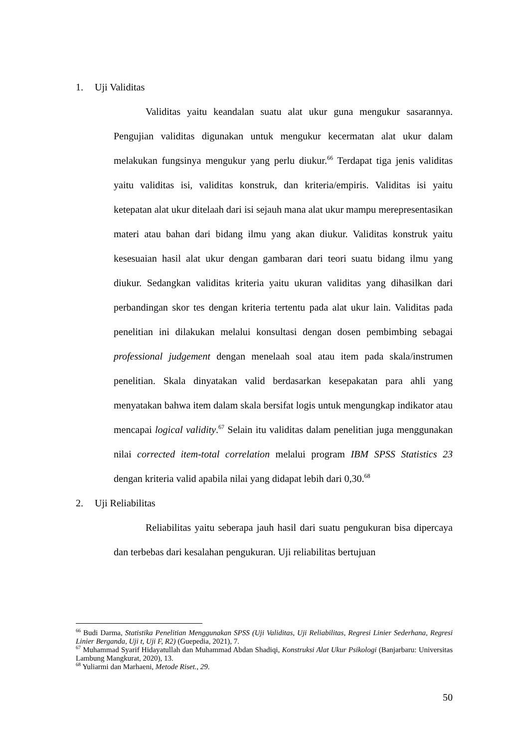1. Uji Validitas
Validitas yaitu keandalan suatu alat ukur guna mengukur sasarannya. Pengujian validitas digunakan untuk mengukur kecermatan alat ukur dalam melakukan fungsinya mengukur yang perlu diukur.<sup>66</sup> Terdapat tiga jenis validitas yaitu validitas isi, validitas konstruk, dan kriteria/empiris. Validitas isi yaitu ketepatan alat ukur ditelaah dari isi sejauh mana alat ukur mampu merepresentasikan materi atau bahan dari bidang ilmu yang akan diukur. Validitas konstruk yaitu kesesuaian hasil alat ukur dengan gambaran dari teori suatu bidang ilmu yang diukur. Sedangkan validitas kriteria yaitu ukuran validitas yang dihasilkan dari perbandingan skor tes dengan kriteria tertentu pada alat ukur lain. Validitas pada penelitian ini dilakukan melalui konsultasi dengan dosen pembimbing sebagai professional judgement dengan menelaah soal atau item pada skala/instrumen penelitian. Skala dinyatakan valid berdasarkan kesepakatan para ahli yang menyatakan bahwa item dalam skala bersifat logis untuk mengungkap indikator atau mencapai logical validity.<sup>67</sup> Selain itu validitas dalam penelitian juga menggunakan nilai corrected item-total correlation melalui program IBM SPSS Statistics 23 dengan kriteria valid apabila nilai yang didapat lebih dari 0,30.<sup>68</sup>
2. Uji Reliabilitas
Reliabilitas yaitu seberapa jauh hasil dari suatu pengukuran bisa dipercaya dan terbebas dari kesalahan pengukuran. Uji reliabilitas bertujuan
<sup>66</sup> Budi Darma, Statistika Penelitian Menggunakan SPSS (Uji Validitas, Uji Reliabilitas, Regresi Linier Sederhana, Regresi Linier Berganda, Uji t, Uji F, R2) (Guepedia, 2021), 7.
<sup>67</sup> Muhammad Syarif Hidayatullah dan Muhammad Abdan Shadiqi, Konstruksi Alat Ukur Psikologi (Banjarbaru: Universitas Lambung Mangkurat, 2020), 13.
<sup>68</sup> Yuliarmi dan Marhaeni, Metode Riset., 29.
50